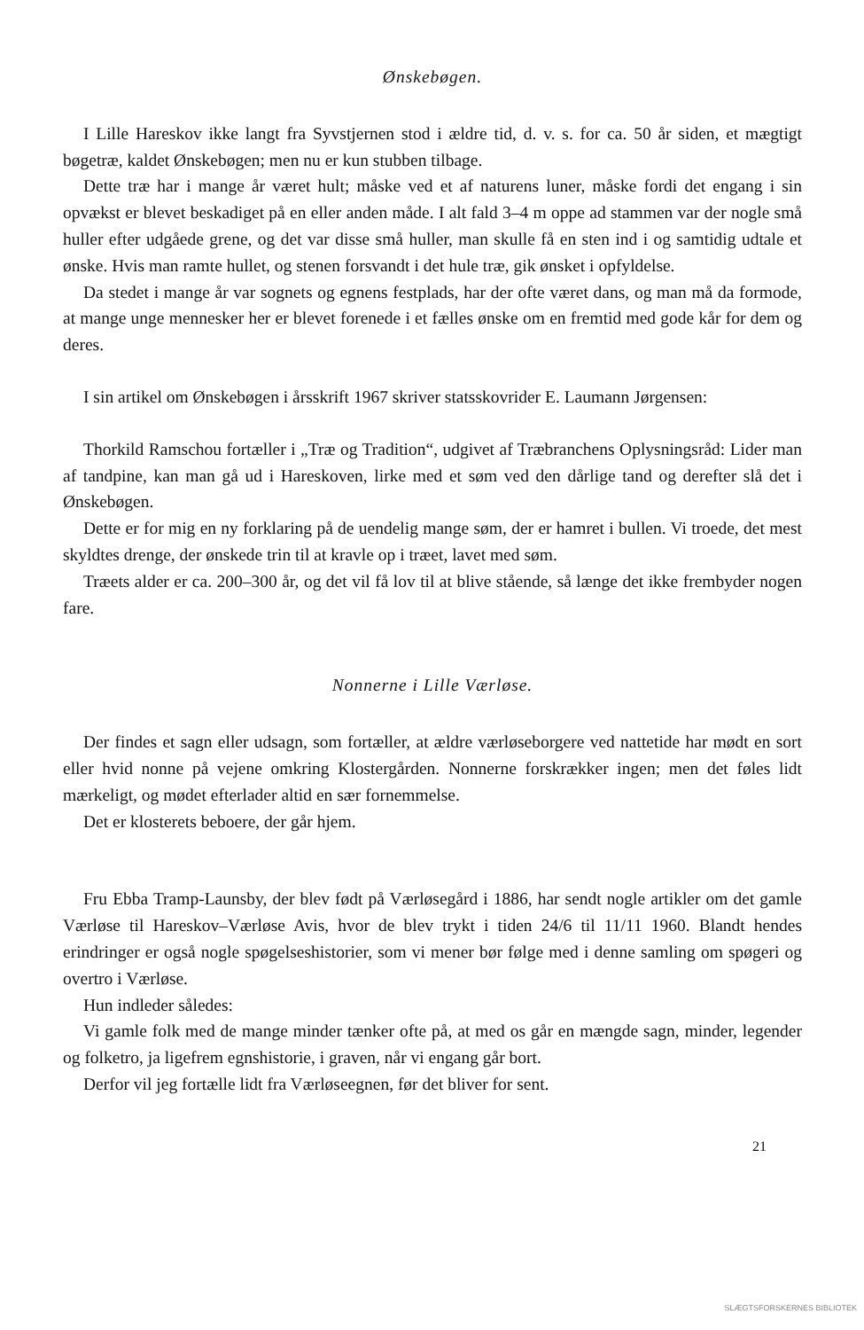Ønskebøgen.
I Lille Hareskov ikke langt fra Syvstjernen stod i ældre tid, d. v. s. for ca. 50 år siden, et mægtigt bøgetræ, kaldet Ønskebøgen; men nu er kun stubben tilbage.
Dette træ har i mange år været hult; måske ved et af naturens luner, måske fordi det engang i sin opvækst er blevet beskadiget på en eller anden måde. I alt fald 3–4 m oppe ad stammen var der nogle små huller efter udgåede grene, og det var disse små huller, man skulle få en sten ind i og samtidig udtale et ønske. Hvis man ramte hullet, og stenen forsvandt i det hule træ, gik ønsket i opfyldelse.
Da stedet i mange år var sognets og egnens festplads, har der ofte været dans, og man må da formode, at mange unge mennesker her er blevet forenede i et fælles ønske om en fremtid med gode kår for dem og deres.
I sin artikel om Ønskebøgen i årsskrift 1967 skriver statsskovrider E. Laumann Jørgensen:
Thorkild Ramschou fortæller i „Træ og Tradition“, udgivet af Træbranchens Oplysningsråd: Lider man af tandpine, kan man gå ud i Hareskoven, lirke med et søm ved den dårlige tand og derefter slå det i Ønskebøgen.
Dette er for mig en ny forklaring på de uendelig mange søm, der er hamret i bullen. Vi troede, det mest skyldtes drenge, der ønskede trin til at kravle op i træet, lavet med søm.
Træets alder er ca. 200–300 år, og det vil få lov til at blive stående, så længe det ikke frembyder nogen fare.
Nonnerne i Lille Værløse.
Der findes et sagn eller udsagn, som fortæller, at ældre værløseborgere ved nattetide har mødt en sort eller hvid nonne på vejene omkring Klostergården. Nonnerne forskrækker ingen; men det føles lidt mærkeligt, og mødet efterlader altid en sær fornemmelse.
Det er klosterets beboere, der går hjem.
Fru Ebba Tramp-Launsby, der blev født på Værløsegård i 1886, har sendt nogle artikler om det gamle Værløse til Hareskov–Værløse Avis, hvor de blev trykt i tiden 24/6 til 11/11 1960. Blandt hendes erindringer er også nogle spøgelseshistorier, som vi mener bør følge med i denne samling om spøgeri og overtro i Værløse.
Hun indleder således:
Vi gamle folk med de mange minder tænker ofte på, at med os går en mængde sagn, minder, legender og folketro, ja ligefrem egnshistorie, i graven, når vi engang går bort.
Derfor vil jeg fortælle lidt fra Værløseegnen, før det bliver for sent.
21
SLÆGTSFORSKERNES BIBLIOTEK